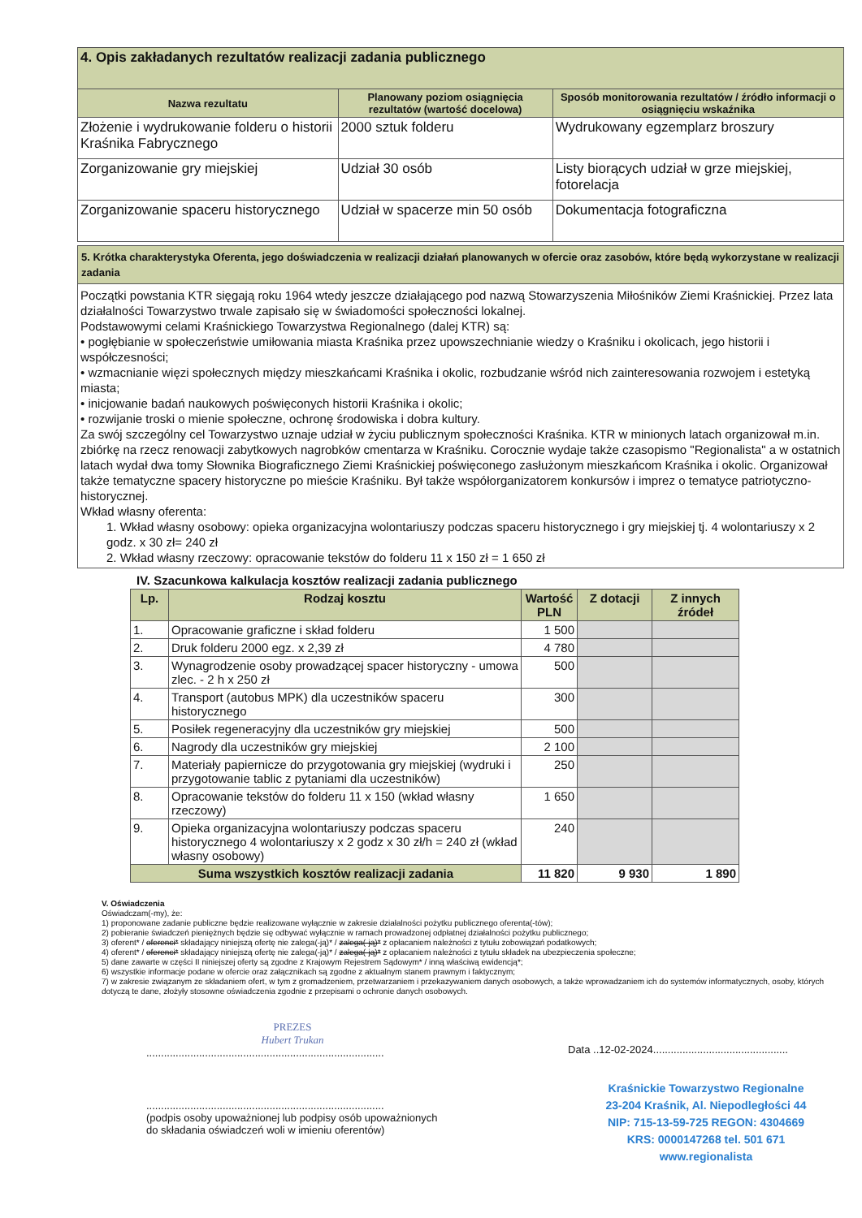| 4. Opis zakładanych rezultatów realizacji zadania publicznego | | |
| Nazwa rezultatu | Planowany poziom osiągnięcia rezultatów (wartość docelowa) | Sposób monitorowania rezultatów / źródło informacji o osiągnięciu wskaźnika |
| Złożenie i wydrukowanie folderu o historii Kraśnika Fabrycznego | 2000 sztuk folderu | Wydrukowany egzemplarz broszury |
| Zorganizowanie gry miejskiej | Udział 30 osób | Listy biorących udział w grze miejskiej, fotorelacja |
| Zorganizowanie spaceru historycznego | Udział w spacerze min 50 osób | Dokumentacja fotograficzna |
5. Krótka charakterystyka Oferenta, jego doświadczenia w realizacji działań planowanych w ofercie oraz zasobów, które będą wykorzystane w realizacji zadania
Początki powstania KTR sięgają roku 1964 wtedy jeszcze działającego pod nazwą Stowarzyszenia Miłośników Ziemi Kraśnickiej. Przez lata działalności Towarzystwo trwale zapisało się w świadomości społeczności lokalnej.
Podstawowymi celami Kraśnickiego Towarzystwa Regionalnego (dalej KTR) są:
• pogłębianie w społeczeństwie umiłowania miasta Kraśnika przez upowszechnianie wiedzy o Kraśniku i okolicach, jego historii i współczesności;
• wzmacnianie więzi społecznych między mieszkańcami Kraśnika i okolic, rozbudzanie wśród nich zainteresowania rozwojem i estetyką miasta;
• inicjowanie badań naukowych poświęconych historii Kraśnika i okolic;
• rozwijanie troski o mienie społeczne, ochronę środowiska i dobra kultury.
Za swój szczególny cel Towarzystwo uznaje udział w życiu publicznym społeczności Kraśnika. KTR w minionych latach organizował m.in. zbiórkę na rzecz renowacji zabytkowych nagrobków cmentarza w Kraśniku. Corocznie wydaje także czasopismo "Regionalista" a w ostatnich latach wydał dwa tomy Słownika Biograficznego Ziemi Kraśnickiej poświęconego zasłużonym mieszkańcom Kraśnika i okolic. Organizował także tematyczne spacery historyczne po mieście Kraśniku. Był także współorganizatorem konkursów i imprez o tematyce patriotyczno-historycznej.
Wkład własny oferenta:
1. Wkład własny osobowy: opieka organizacyjna wolontariuszy podczas spaceru historycznego i gry miejskiej tj. 4 wolontariuszy x 2 godz. x 30 zł= 240 zł
2. Wkład własny rzeczowy: opracowanie tekstów do folderu 11 x 150 zł = 1 650 zł
IV. Szacunkowa kalkulacja kosztów realizacji zadania publicznego
| Lp. | Rodzaj kosztu | Wartość PLN | Z dotacji | Z innych źródeł |
| --- | --- | --- | --- | --- |
| 1. | Opracowanie graficzne i skład folderu | 1 500 | | |
| 2. | Druk folderu 2000 egz. x 2,39 zł | 4 780 | | |
| 3. | Wynagrodzenie osoby prowadzącej spacer historyczny - umowa zlec. - 2 h x 250 zł | 500 | | |
| 4. | Transport (autobus MPK) dla uczestników spaceru historycznego | 300 | | |
| 5. | Posiłek regeneracyjny dla uczestników gry miejskiej | 500 | | |
| 6. | Nagrody dla uczestników gry miejskiej | 2 100 | | |
| 7. | Materiały papiernicze do przygotowania gry miejskiej (wydruki i przygotowanie tablic z pytaniami dla uczestników) | 250 | | |
| 8. | Opracowanie tekstów do folderu 11 x 150 (wkład własny rzeczowy) | 1 650 | | |
| 9. | Opieka organizacyjna wolontariuszy podczas spaceru historycznego 4 wolontariuszy x 2 godz x 30 zł/h = 240 zł (wkład własny osobowy) | 240 | | |
| Suma wszystkich kosztów realizacji zadania | | 11 820 | 9 930 | 1 890 |
V. Oświadczenia
Oświadczam(-my), że:
1) proponowane zadanie publiczne będzie realizowane wyłącznie w zakresie działalności pożytku publicznego oferenta(-tów);
2) pobieranie świadczeń pieniężnych będzie się odbywać wyłącznie w ramach prowadzonej odpłatnej działalności pożytku publicznego;
3) oferent* / oferenci* składający niniejszą ofertę nie zalega(-ją)* / zalega(-ją)* z opłacaniem należności z tytułu zobowiązań podatkowych;
4) oferent* / oferenci* składający niniejszą ofertę nie zalega(-ją)* / zalega(-ją)* z opłacaniem należności z tytułu składek na ubezpieczenia społeczne;
5) dane zawarte w części II niniejszej oferty są zgodne z Krajowym Rejestrem Sądowym* / inną właściwą ewidencją*;
6) wszystkie informacje podane w ofercie oraz załącznikach są zgodne z aktualnym stanem prawnym i faktycznym;
7) w zakresie związanym ze składaniem ofert, w tym z gromadzeniem, przetwarzaniem i przekazywaniem danych osobowych, a także wprowadzaniem ich do systemów informatycznych, osoby, których dotyczą te dane, złożyły stosowne oświadczenia zgodnie z przepisami o ochronie danych osobowych.
PREZES
Hubert Trukan
.................................................................................
.................................................................................
(podpis osoby upoważnionej lub podpisy osób upoważnionych do składania oświadczeń woli w imieniu oferentów)
Data ..12-02-2024..............................................
Kraśnickie Towarzystwo Regionalne
23-204 Kraśnik, Al. Niepodległości 44
NIP: 715-13-59-725 REGON: 4304669
KRS: 0000147268 tel. 501 671
www.regionalista